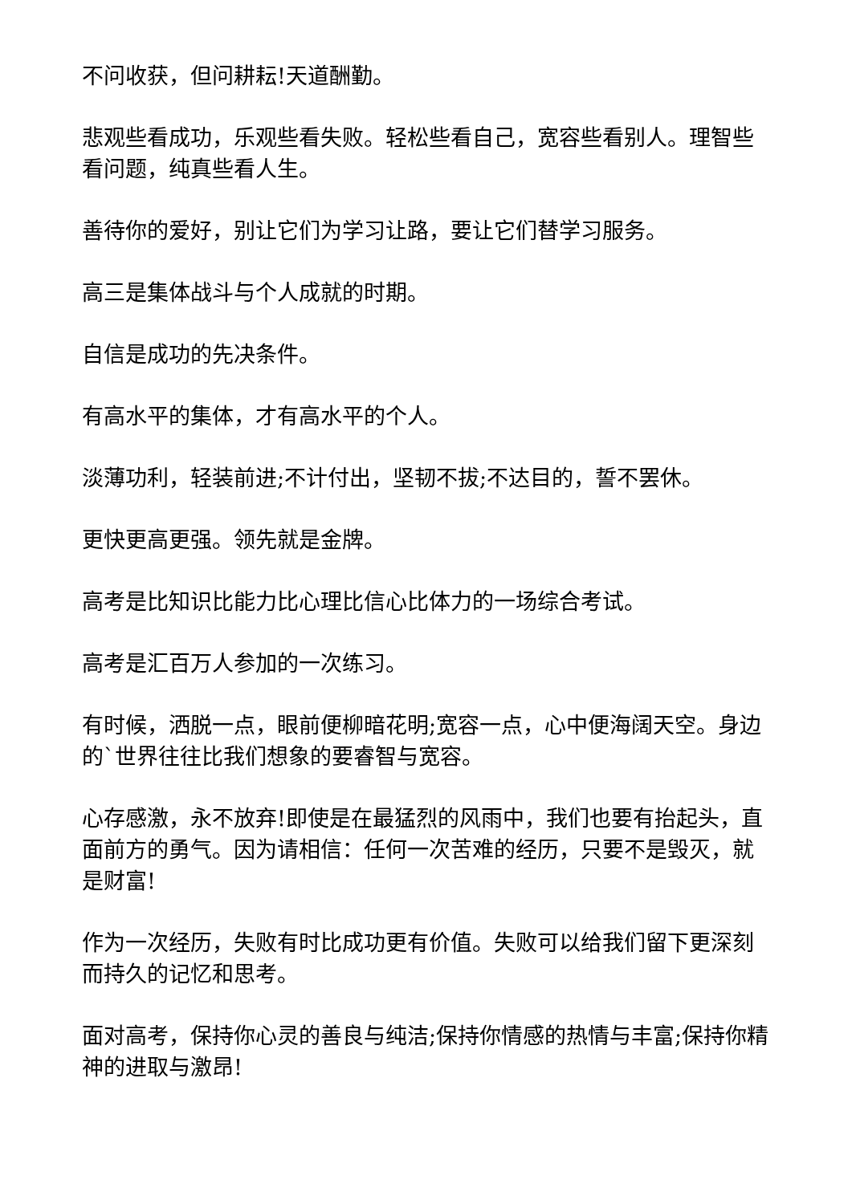不问收获，但问耕耘!天道酬勤。
悲观些看成功，乐观些看失败。轻松些看自己，宽容些看别人。理智些看问题，纯真些看人生。
善待你的爱好，别让它们为学习让路，要让它们替学习服务。
高三是集体战斗与个人成就的时期。
自信是成功的先决条件。
有高水平的集体，才有高水平的个人。
淡薄功利，轻装前进;不计付出，坚韧不拔;不达目的，誓不罢休。
更快更高更强。领先就是金牌。
高考是比知识比能力比心理比信心比体力的一场综合考试。
高考是汇百万人参加的一次练习。
有时候，洒脱一点，眼前便柳暗花明;宽容一点，心中便海阔天空。身边的`世界往往比我们想象的要睿智与宽容。
心存感激，永不放弃!即使是在最猛烈的风雨中，我们也要有抬起头，直面前方的勇气。因为请相信：任何一次苦难的经历，只要不是毁灭，就是财富!
作为一次经历，失败有时比成功更有价值。失败可以给我们留下更深刻而持久的记忆和思考。
面对高考，保持你心灵的善良与纯洁;保持你情感的热情与丰富;保持你精神的进取与激昂!